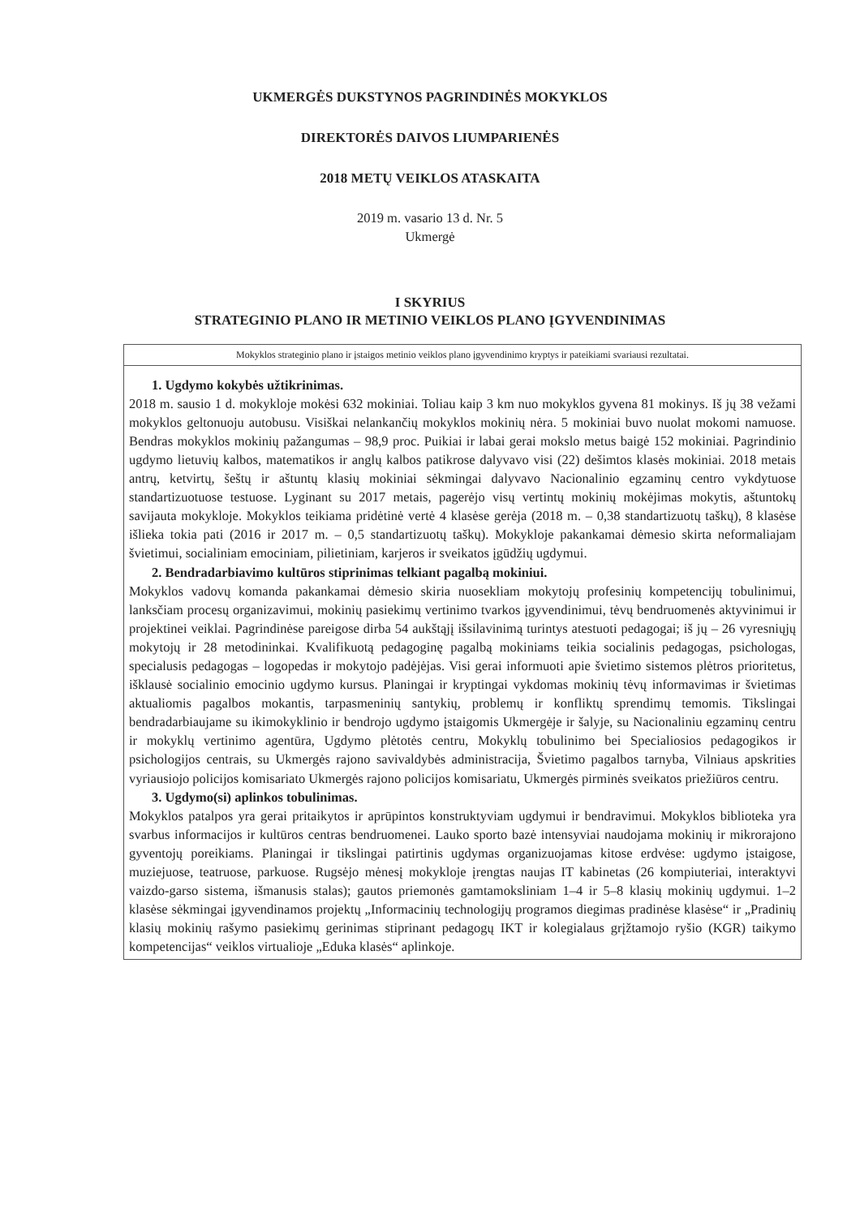UKMERGĖS DUKSTYNOS PAGRINDINĖS MOKYKLOS
DIREKTORĖS DAIVOS LIUMPARIENĖS
2018 METŲ VEIKLOS ATASKAITA
2019 m. vasario 13 d. Nr. 5
Ukmergė
I SKYRIUS
STRATEGINIO PLANO IR METINIO VEIKLOS PLANO ĮGYVENDINIMAS
| Mokyklos strateginio plano ir įstaigos metinio veiklos plano įgyvendinimo kryptys ir pateikiami svariausi rezultatai. |
| 1. Ugdymo kokybės užtikrinimas. 2018 m. sausio 1 d. mokykloje mokėsi 632 mokiniai. Toliau kaip 3 km nuo mokyklos gyvena 81 mokinys. Iš jų 38 vežami mokyklos geltonuoju autobusu. Visiškai nelankančių mokyklos mokinių nėra. 5 mokiniai buvo nuolat mokomi namuose. Bendras mokyklos mokinių pažangumas – 98,9 proc. Puikiai ir labai gerai mokslo metus baigė 152 mokiniai. Pagrindinio ugdymo lietuvių kalbos, matematikos ir anglų kalbos patikrose dalyvavo visi (22) dešimtos klasės mokiniai. 2018 metais antrų, ketvirtų, šeštų ir aštuntų klasių mokiniai sėkmingai dalyvavo Nacionalinio egzaminų centro vykdytuose standartizuotuose testuose. Lyginant su 2017 metais, pagerėjo visų vertintų mokinių mokėjimas mokytis, aštuntokų savijauta mokykloje. Mokyklos teikiama pridėtinė vertė 4 klasėse gerėja (2018 m. – 0,38 standartizuotų taškų), 8 klasėse išlieka tokia pati (2016 ir 2017 m. – 0,5 standartizuotų taškų). Mokykloje pakankamai dėmesio skirta neformaliajam švietimui, socialiniam emociniam, pilietiniam, karjeros ir sveikatos įgūdžių ugdymui. 2. Bendradarbiavimo kultūros stiprinimas telkiant pagalbą mokiniui. Mokyklos vadovų komanda pakankamai dėmesio skiria nuosekliam mokytojų profesinių kompetencijų tobulinimui, lanksčiam procesų organizavimui, mokinių pasiekimų vertinimo tvarkos įgyvendinimui, tėvų bendruomenės aktyvinimui ir projektinei veiklai. Pagrindinėse pareigose dirba 54 aukštąjį išsilavinimą turintys atestuoti pedagogai; iš jų – 26 vyresniųjų mokytojų ir 28 metodininkai. Kvalifikuotą pedagoginę pagalbą mokiniams teikia socialinis pedagogas, psichologas, specialusis pedagogas – logopedas ir mokytojo padėjėjas. Visi gerai informuoti apie švietimo sistemos plėtros prioritetus, išklausė socialinio emocinio ugdymo kursus. Planingai ir kryptingai vykdomas mokinių tėvų informavimas ir švietimas aktualiomis pagalbos mokantis, tarpasmeninių santykių, problemų ir konfliktų sprendimų temomis. Tikslingai bendradarbiaujame su ikimokyklinio ir bendrojo ugdymo įstaigomis Ukmergėje ir šalyje, su Nacionaliniu egzaminų centru ir mokyklų vertinimo agentūra, Ugdymo plėtotės centru, Mokyklų tobulinimo bei Specialiosios pedagogikos ir psichologijos centrais, su Ukmergės rajono savivaldybės administracija, Švietimo pagalbos tarnyba, Vilniaus apskrities vyriausiojo policijos komisariato Ukmergės rajono policijos komisariatu, Ukmergės pirminės sveikatos priežiūros centru. 3. Ugdymo(si) aplinkos tobulinimas. Mokyklos patalpos yra gerai pritaikytos ir aprūpintos konstruktyviam ugdymui ir bendravimui. Mokyklos biblioteka yra svarbus informacijos ir kultūros centras bendruomenei. Lauko sporto bazė intensyviai naudojama mokinių ir mikrorajono gyventojų poreikiams. Planingai ir tikslingai patirtinis ugdymas organizuojamas kitose erdvėse: ugdymo įstaigose, muziejuose, teatruose, parkuose. Rugsėjo mėnesį mokykloje įrengtas naujas IT kabinetas (26 kompiuteriai, interaktyvi vaizdo-garso sistema, išmanusis stalas); gautos priemonės gamtamoksliniam 1–4 ir 5–8 klasių mokinių ugdymui. 1–2 klasėse sėkmingai įgyvendinamos projektų „Informacinių technologijų programos diegimas pradinėse klasėse“ ir „Pradinių klasių mokinių rašymo pasiekimų gerinimas stiprinant pedagogų IKT ir kolegialaus grįžtamojo ryšio (KGR) taikymo kompetencijas“ veiklos virtualioje „Eduka klasės“ aplinkoje. |